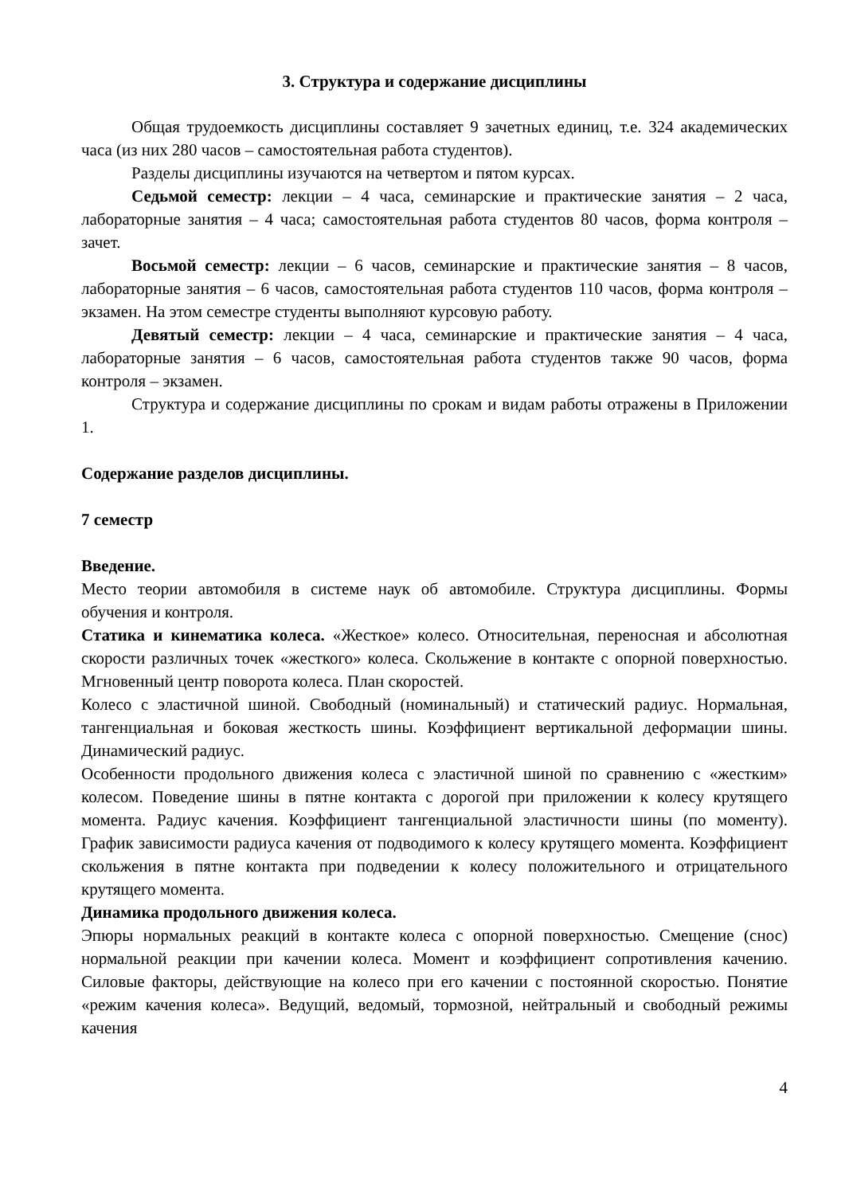3. Структура и содержание дисциплины
Общая трудоемкость дисциплины составляет 9 зачетных единиц, т.е. 324 академических часа (из них 280 часов – самостоятельная работа студентов).
Разделы дисциплины изучаются на четвертом и пятом курсах.
Седьмой семестр: лекции – 4 часа, семинарские и практические занятия – 2 часа, лабораторные занятия – 4 часа; самостоятельная работа студентов 80 часов, форма контроля – зачет.
Восьмой семестр: лекции – 6 часов, семинарские и практические занятия – 8 часов, лабораторные занятия – 6 часов, самостоятельная работа студентов 110 часов, форма контроля – экзамен. На этом семестре студенты выполняют курсовую работу.
Девятый семестр: лекции – 4 часа, семинарские и практические занятия – 4 часа, лабораторные занятия – 6 часов, самостоятельная работа студентов также 90 часов, форма контроля – экзамен.
Структура и содержание дисциплины по срокам и видам работы отражены в Приложении 1.
Содержание разделов дисциплины.
7 семестр
Введение.
Место теории автомобиля в системе наук об автомобиле. Структура дисциплины. Формы обучения и контроля.
Статика и кинематика колеса. «Жесткое» колесо. Относительная, переносная и абсолютная скорости различных точек «жесткого» колеса. Скольжение в контакте с опорной поверхностью. Мгновенный центр поворота колеса. План скоростей.
Колесо с эластичной шиной. Свободный (номинальный) и статический радиус. Нормальная, тангенциальная и боковая жесткость шины. Коэффициент вертикальной деформации шины. Динамический радиус.
Особенности продольного движения колеса с эластичной шиной по сравнению с «жестким» колесом. Поведение шины в пятне контакта с дорогой при приложении к колесу крутящего момента. Радиус качения. Коэффициент тангенциальной эластичности шины (по моменту). График зависимости радиуса качения от подводимого к колесу крутящего момента. Коэффициент скольжения в пятне контакта при подведении к колесу положительного и отрицательного крутящего момента.
Динамика продольного движения колеса.
Эпюры нормальных реакций в контакте колеса с опорной поверхностью. Смещение (снос) нормальной реакции при качении колеса. Момент и коэффициент сопротивления качению. Силовые факторы, действующие на колесо при его качении с постоянной скоростью. Понятие «режим качения колеса». Ведущий, ведомый, тормозной, нейтральный и свободный режимы качения
4